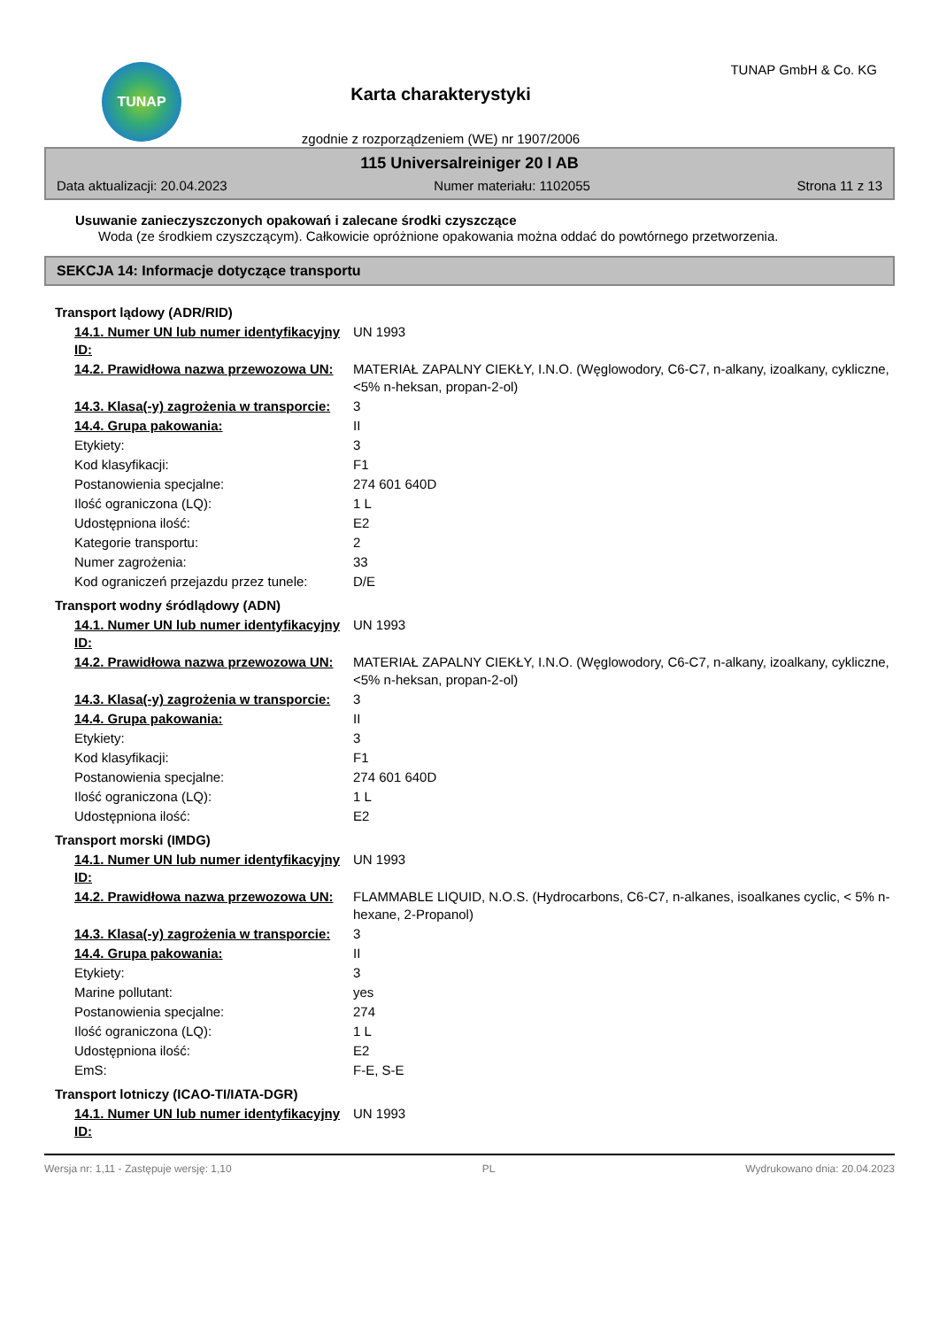TUNAP
Karta charakterystyki
zgodnie z rozporządzeniem (WE) nr 1907/2006
TUNAP GmbH & Co. KG
115 Universalreiniger 20 l AB
Data aktualizacji: 20.04.2023 Numer materiału: 1102055 Strona 11 z 13
Usuwanie zanieczyszczonych opakowań i zalecane środki czyszczące
Woda (ze środkiem czyszczącym). Całkowicie opróżnione opakowania można oddać do powtórnego przetworzenia.
SEKCJA 14: Informacje dotyczące transportu
| Transport lądowy (ADR/RID) | |
| 14.1. Numer UN lub numer identyfikacyjny ID: | UN 1993 |
| 14.2. Prawidłowa nazwa przewozowa UN: | MATERIAŁ ZAPALNY CIEKŁY, I.N.O. (Węglowodory, C6-C7, n-alkany, izoalkany, cykliczne, <5% n-heksan, propan-2-ol) |
| 14.3. Klasa(-y) zagrożenia w transporcie: | 3 |
| 14.4. Grupa pakowania: | II |
| Etykiety: | 3 |
| Kod klasyfikacji: | F1 |
| Postanowienia specjalne: | 274 601 640D |
| Ilość ograniczona (LQ): | 1 L |
| Udostępniona ilość: | E2 |
| Kategorie transportu: | 2 |
| Numer zagrożenia: | 33 |
| Kod ograniczeń przejazdu przez tunele: | D/E |
| Transport wodny śródlądowy (ADN) | |
| 14.1. Numer UN lub numer identyfikacyjny ID: | UN 1993 |
| 14.2. Prawidłowa nazwa przewozowa UN: | MATERIAŁ ZAPALNY CIEKŁY, I.N.O. (Węglowodory, C6-C7, n-alkany, izoalkany, cykliczne, <5% n-heksan, propan-2-ol) |
| 14.3. Klasa(-y) zagrożenia w transporcie: | 3 |
| 14.4. Grupa pakowania: | II |
| Etykiety: | 3 |
| Kod klasyfikacji: | F1 |
| Postanowienia specjalne: | 274 601 640D |
| Ilość ograniczona (LQ): | 1 L |
| Udostępniona ilość: | E2 |
| Transport morski (IMDG) | |
| 14.1. Numer UN lub numer identyfikacyjny ID: | UN 1993 |
| 14.2. Prawidłowa nazwa przewozowa UN: | FLAMMABLE LIQUID, N.O.S. (Hydrocarbons, C6-C7, n-alkanes, isoalkanes cyclic, < 5% n-hexane, 2-Propanol) |
| 14.3. Klasa(-y) zagrożenia w transporcie: | 3 |
| 14.4. Grupa pakowania: | II |
| Etykiety: | 3 |
| Marine pollutant: | yes |
| Postanowienia specjalne: | 274 |
| Ilość ograniczona (LQ): | 1 L |
| Udostępniona ilość: | E2 |
| EmS: | F-E, S-E |
| Transport lotniczy (ICAO-TI/IATA-DGR) | |
| 14.1. Numer UN lub numer identyfikacyjny ID: | UN 1993 |
Wersja nr: 1,11 - Zastępuje wersję: 1,10 PL Wydrukowano dnia: 20.04.2023